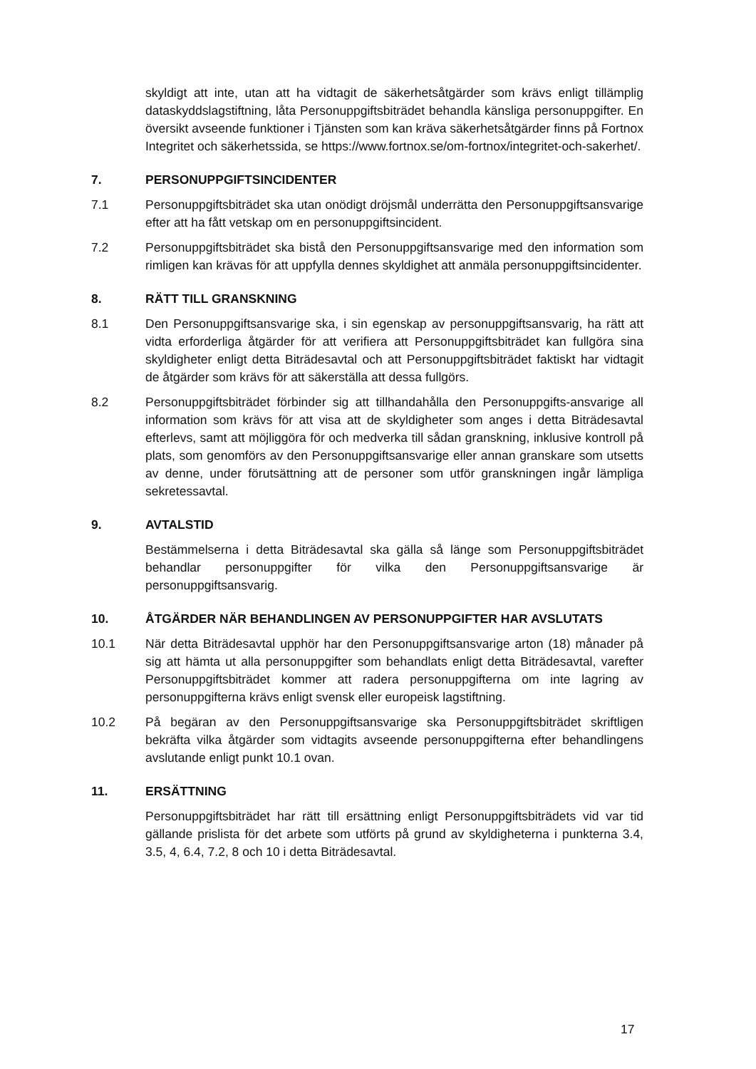skyldigt att inte, utan att ha vidtagit de säkerhetsåtgärder som krävs enligt tillämplig dataskyddslagstiftning, låta Personuppgiftsbiträdet behandla känsliga personuppgifter. En översikt avseende funktioner i Tjänsten som kan kräva säkerhetsåtgärder finns på Fortnox Integritet och säkerhetssida, se https://www.fortnox.se/om-fortnox/integritet-och-sakerhet/.
7. PERSONUPPGIFTSINCIDENTER
7.1 Personuppgiftsbiträdet ska utan onödigt dröjsmål underrätta den Personuppgiftsansvarige efter att ha fått vetskap om en personuppgiftsincident.
7.2 Personuppgiftsbiträdet ska bistå den Personuppgiftsansvarige med den information som rimligen kan krävas för att uppfylla dennes skyldighet att anmäla personuppgiftsincidenter.
8. RÄTT TILL GRANSKNING
8.1 Den Personuppgiftsansvarige ska, i sin egenskap av personuppgiftsansvarig, ha rätt att vidta erforderliga åtgärder för att verifiera att Personuppgiftsbiträdet kan fullgöra sina skyldigheter enligt detta Biträdesavtal och att Personuppgiftsbiträdet faktiskt har vidtagit de åtgärder som krävs för att säkerställa att dessa fullgörs.
8.2 Personuppgiftsbiträdet förbinder sig att tillhandahålla den Personuppgifts-ansvarige all information som krävs för att visa att de skyldigheter som anges i detta Biträdesavtal efterlevs, samt att möjliggöra för och medverka till sådan granskning, inklusive kontroll på plats, som genomförs av den Personuppgiftsansvarige eller annan granskare som utsetts av denne, under förutsättning att de personer som utför granskningen ingår lämpliga sekretessavtal.
9. AVTALSTID
Bestämmelserna i detta Biträdesavtal ska gälla så länge som Personuppgiftsbiträdet behandlar personuppgifter för vilka den Personuppgiftsansvarige är personuppgiftsansvarig.
10. ÅTGÄRDER NÄR BEHANDLINGEN AV PERSONUPPGIFTER HAR AVSLUTATS
10.1 När detta Biträdesavtal upphör har den Personuppgiftsansvarige arton (18) månader på sig att hämta ut alla personuppgifter som behandlats enligt detta Biträdesavtal, varefter Personuppgiftsbiträdet kommer att radera personuppgifterna om inte lagring av personuppgifterna krävs enligt svensk eller europeisk lagstiftning.
10.2 På begäran av den Personuppgiftsansvarige ska Personuppgiftsbiträdet skriftligen bekräfta vilka åtgärder som vidtagits avseende personuppgifterna efter behandlingens avslutande enligt punkt 10.1 ovan.
11. ERSÄTTNING
Personuppgiftsbiträdet har rätt till ersättning enligt Personuppgiftsbiträdets vid var tid gällande prislista för det arbete som utförts på grund av skyldigheterna i punkterna 3.4, 3.5, 4, 6.4, 7.2, 8 och 10 i detta Biträdesavtal.
17